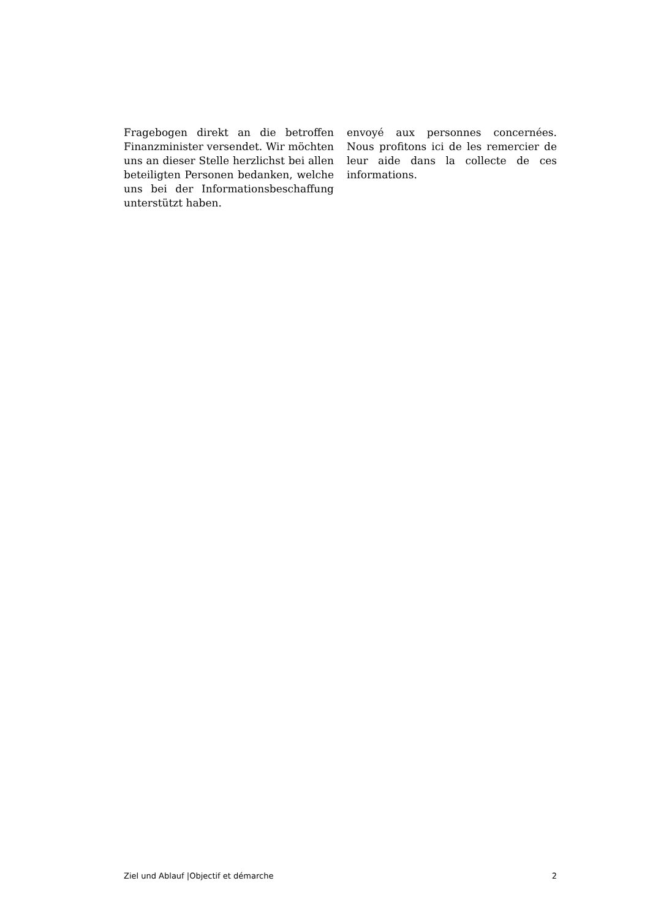Fragebogen direkt an die betroffen Finanzminister versendet. Wir möchten uns an dieser Stelle herzlichst bei allen beteiligten Personen bedanken, welche uns bei der Informationsbeschaffung unterstützt haben.
envoyé aux personnes concernées. Nous profitons ici de les remercier de leur aide dans la collecte de ces informations.
Ziel und Ablauf |Objectif et démarche 2